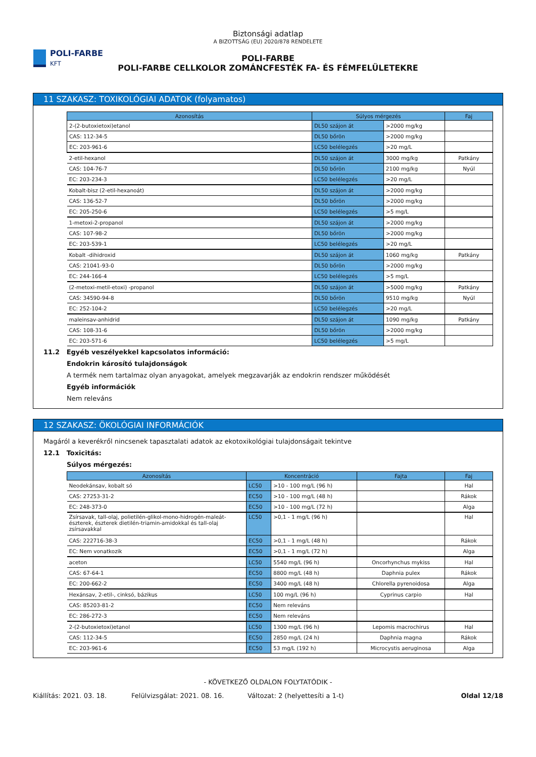POLI-FARBE
KFT
Biztonsági adatlap
A BIZOTTSÁG (EU) 2020/878 RENDELETE
POLI-FARBE
POLI-FARBE CELLKOLOR ZOMÁNCFESTÉK FA- ÉS FÉMFELÜLETEKRE
11 SZAKASZ: TOXIKOLÓGIAI ADATOK (folyamatos)
| Azonosítás | Súlyos mérgezés | | Faj |
| --- | --- | --- | --- |
| 2-(2-butoxietoxi)etanol | DL50 szájon át | >2000 mg/kg | |
| CAS: 112-34-5 | DL50 bőrön | >2000 mg/kg | |
| EC: 203-961-6 | LC50 belélegzés | >20 mg/L | |
| 2-etil-hexanol | DL50 szájon át | 3000 mg/kg | Patkány |
| CAS: 104-76-7 | DL50 bőrön | 2100 mg/kg | Nyúl |
| EC: 203-234-3 | LC50 belélegzés | >20 mg/L | |
| Kobalt-bisz (2-etil-hexanoát) | DL50 szájon át | >2000 mg/kg | |
| CAS: 136-52-7 | DL50 bőrön | >2000 mg/kg | |
| EC: 205-250-6 | LC50 belélegzés | >5 mg/L | |
| 1-metoxi-2-propanol | DL50 szájon át | >2000 mg/kg | |
| CAS: 107-98-2 | DL50 bőrön | >2000 mg/kg | |
| EC: 203-539-1 | LC50 belélegzés | >20 mg/L | |
| Kobalt -dihidroxid | DL50 szájon át | 1060 mg/kg | Patkány |
| CAS: 21041-93-0 | DL50 bőrön | >2000 mg/kg | |
| EC: 244-166-4 | LC50 belélegzés | >5 mg/L | |
| (2-metoxi-metil-etoxi) -propanol | DL50 szájon át | >5000 mg/kg | Patkány |
| CAS: 34590-94-8 | DL50 bőrön | 9510 mg/kg | Nyúl |
| EC: 252-104-2 | LC50 belélegzés | >20 mg/L | |
| maleinsav-anhidrid | DL50 szájon át | 1090 mg/kg | Patkány |
| CAS: 108-31-6 | DL50 bőrön | >2000 mg/kg | |
| EC: 203-571-6 | LC50 belélegzés | >5 mg/L | |
11.2 Egyéb veszélyekkel kapcsolatos információ:
Endokrin károsító tulajdonságok
A termék nem tartalmaz olyan anyagokat, amelyek megzavarják az endokrin rendszer működését
Egyéb információk
Nem releváns
12 SZAKASZ: ÖKOLÓGIAI INFORMÁCIÓK
Magáról a keverékről nincsenek tapasztalati adatok az ekotoxikológiai tulajdonságait tekintve
12.1 Toxicitás:
Súlyos mérgezés:
| Azonosítás | Koncentráció | | Fajta | Faj |
| --- | --- | --- | --- | --- |
| Neodekánsav, kobalt só | LC50 | >10 - 100 mg/L (96 h) | | Hal |
| CAS: 27253-31-2 | EC50 | >10 - 100 mg/L (48 h) | | Rákok |
| EC: 248-373-0 | EC50 | >10 - 100 mg/L (72 h) | | Alga |
| Zsírsavak, tall-olaj, polietilén-glikol-mono-hidrogén-maleát-észterek, észterek dietilén-triamin-amidokkal és tall-olaj zsírsavakkal | LC50 | >0,1 - 1 mg/L (96 h) | | Hal |
| CAS: 222716-38-3 | EC50 | >0,1 - 1 mg/L (48 h) | | Rákok |
| EC: Nem vonatkozik | EC50 | >0,1 - 1 mg/L (72 h) | | Alga |
| aceton | LC50 | 5540 mg/L (96 h) | Oncorhynchus mykiss | Hal |
| CAS: 67-64-1 | EC50 | 8800 mg/L (48 h) | Daphnia pulex | Rákok |
| EC: 200-662-2 | EC50 | 3400 mg/L (48 h) | Chlorella pyrenoidosa | Alga |
| Hexánsav, 2-etil-, cinksó, bázikus | LC50 | 100 mg/L (96 h) | Cyprinus carpio | Hal |
| CAS: 85203-81-2 | EC50 | Nem releváns | | |
| EC: 286-272-3 | EC50 | Nem releváns | | |
| 2-(2-butoxietoxi)etanol | LC50 | 1300 mg/L (96 h) | Lepomis macrochirus | Hal |
| CAS: 112-34-5 | EC50 | 2850 mg/L (24 h) | Daphnia magna | Rákok |
| EC: 203-961-6 | EC50 | 53 mg/L (192 h) | Microcystis aeruginosa | Alga |
- KÖVETKEZŐ OLDALON FOLYTATÓDIK -
Kiállítás: 2021. 03. 18. Felülvizsgálat: 2021. 08. 16. Változat: 2 (helyettesíti a 1-t) Oldal 12/18